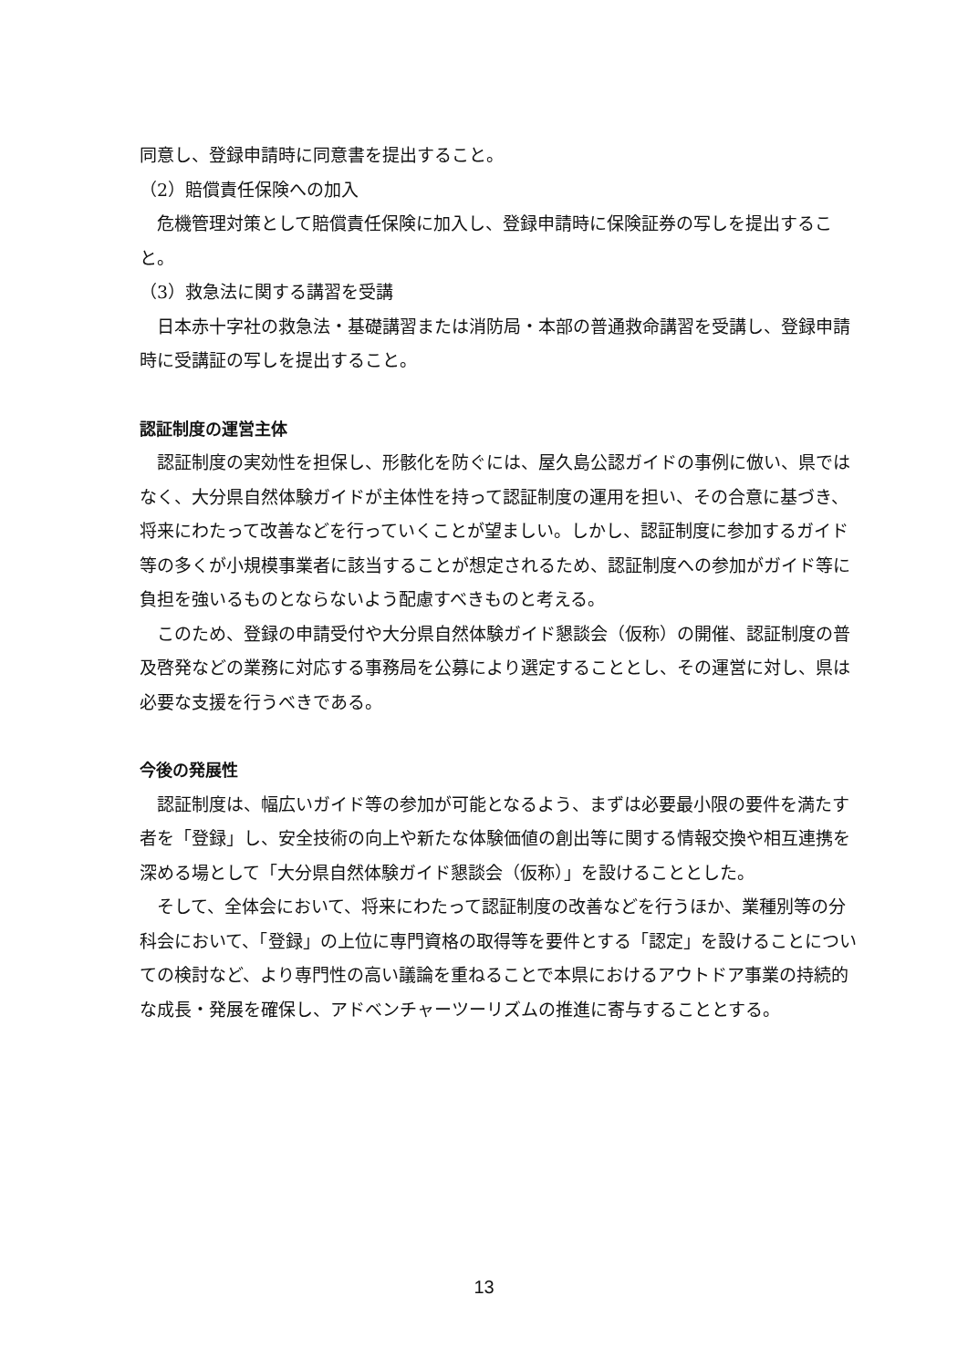同意し、登録申請時に同意書を提出すること。
（2）賠償責任保険への加入
危機管理対策として賠償責任保険に加入し、登録申請時に保険証券の写しを提出すること。
（3）救急法に関する講習を受講
日本赤十字社の救急法・基礎講習または消防局・本部の普通救命講習を受講し、登録申請時に受講証の写しを提出すること。
認証制度の運営主体
認証制度の実効性を担保し、形骸化を防ぐには、屋久島公認ガイドの事例に倣い、県ではなく、大分県自然体験ガイドが主体性を持って認証制度の運用を担い、その合意に基づき、将来にわたって改善などを行っていくことが望ましい。しかし、認証制度に参加するガイド等の多くが小規模事業者に該当することが想定されるため、認証制度への参加がガイド等に負担を強いるものとならないよう配慮すべきものと考える。
このため、登録の申請受付や大分県自然体験ガイド懇談会（仮称）の開催、認証制度の普及啓発などの業務に対応する事務局を公募により選定することとし、その運営に対し、県は必要な支援を行うべきである。
今後の発展性
認証制度は、幅広いガイド等の参加が可能となるよう、まずは必要最小限の要件を満たす者を「登録」し、安全技術の向上や新たな体験価値の創出等に関する情報交換や相互連携を深める場として「大分県自然体験ガイド懇談会（仮称）」を設けることとした。
そして、全体会において、将来にわたって認証制度の改善などを行うほか、業種別等の分科会において、「登録」の上位に専門資格の取得等を要件とする「認定」を設けることについての検討など、より専門性の高い議論を重ねることで本県におけるアウトドア事業の持続的な成長・発展を確保し、アドベンチャーツーリズムの推進に寄与することとする。
13